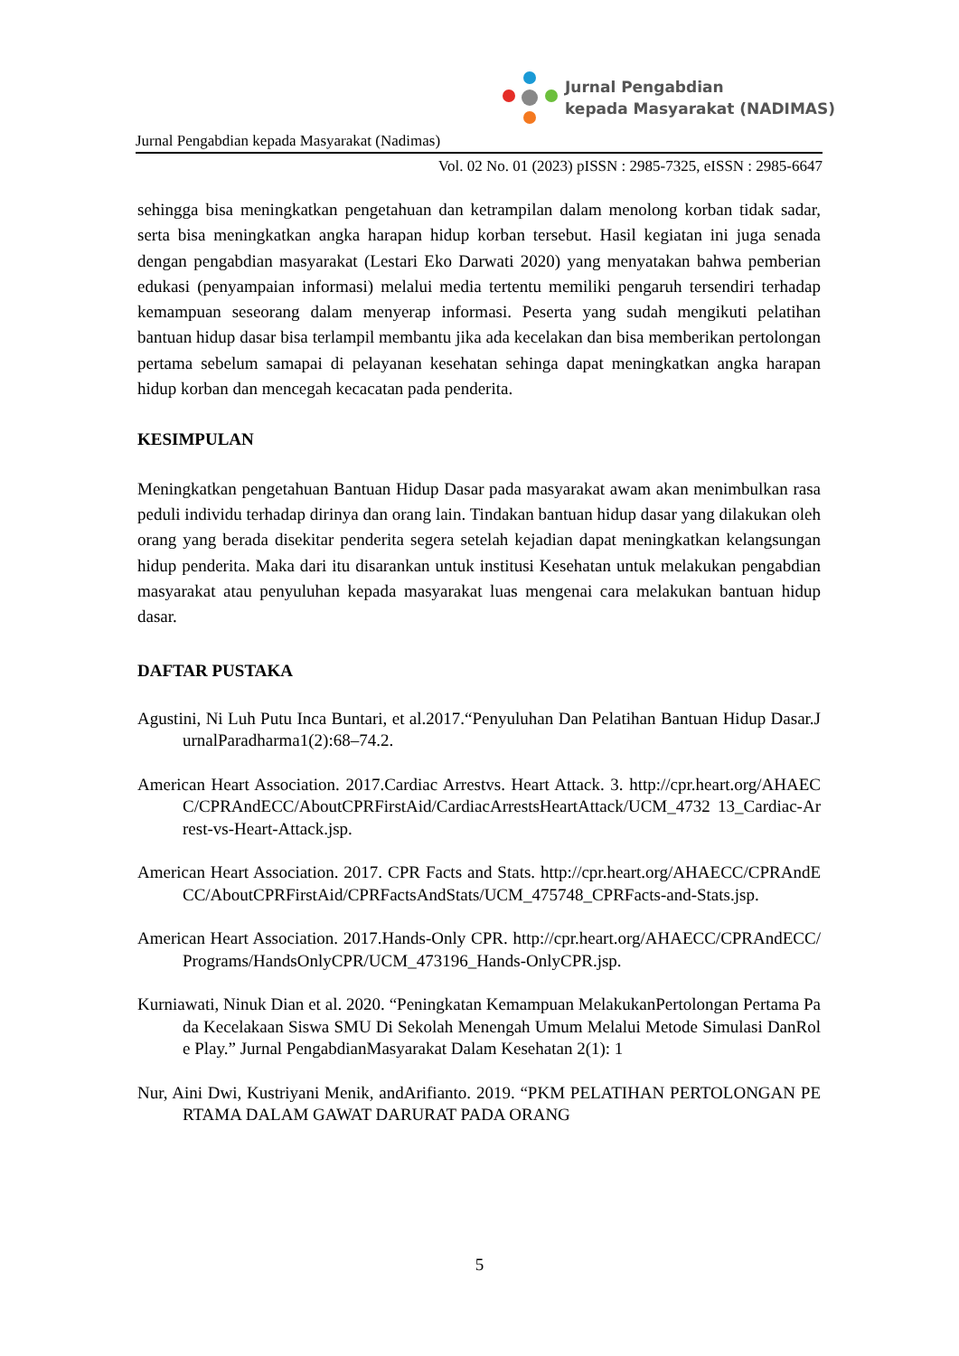Jurnal Pengabdian
kepada Masyarakat (NADIMAS)
Jurnal Pengabdian kepada Masyarakat (Nadimas)
Vol. 02 No. 01 (2023) pISSN : 2985-7325, eISSN : 2985-6647
sehingga bisa meningkatkan pengetahuan dan ketrampilan dalam menolong korban tidak sadar, serta bisa meningkatkan angka harapan hidup korban tersebut. Hasil kegiatan ini juga senada dengan pengabdian masyarakat (Lestari Eko Darwati 2020) yang menyatakan bahwa pemberian edukasi (penyampaian informasi) melalui media tertentu memiliki pengaruh tersendiri terhadap kemampuan seseorang dalam menyerap informasi. Peserta yang sudah mengikuti pelatihan bantuan hidup dasar bisa terlampil membantu jika ada kecelakan dan bisa memberikan pertolongan pertama sebelum samapai di pelayanan kesehatan sehinga dapat meningkatkan angka harapan hidup korban dan mencegah kecacatan pada penderita.
KESIMPULAN
Meningkatkan pengetahuan Bantuan Hidup Dasar pada masyarakat awam akan menimbulkan rasa peduli individu terhadap dirinya dan orang lain. Tindakan bantuan hidup dasar yang dilakukan oleh orang yang berada disekitar penderita segera setelah kejadian dapat meningkatkan kelangsungan hidup penderita. Maka dari itu disarankan untuk institusi Kesehatan untuk melakukan pengabdian masyarakat atau penyuluhan kepada masyarakat luas mengenai cara melakukan bantuan hidup dasar.
DAFTAR PUSTAKA
Agustini, Ni Luh Putu Inca Buntari, et al.2017.“Penyuluhan Dan Pelatihan Bantuan Hidup Dasar.JurnalParadharma1(2):68–74.2.
American Heart Association. 2017.Cardiac Arrestvs. Heart Attack. 3. http://cpr.heart.org/AHAECC/CPRAndECC/AboutCPRFirstAid/CardiacArrestsHeartAttack/UCM_4732 13_Cardiac-Arrest-vs-Heart-Attack.jsp.
American Heart Association. 2017. CPR Facts and Stats. http://cpr.heart.org/AHAECC/CPRAndECC/AboutCPRFirstAid/CPRFactsAndStats/UCM_475748_CPRFacts-and-Stats.jsp.
American Heart Association. 2017.Hands-Only CPR. http://cpr.heart.org/AHAECC/CPRAndECC/Programs/HandsOnlyCPR/UCM_473196_Hands-OnlyCPR.jsp.
Kurniawati, Ninuk Dian et al. 2020. “Peningkatan Kemampuan MelakukanPertolongan Pertama Pada Kecelakaan Siswa SMU Di Sekolah Menengah Umum Melalui Metode Simulasi DanRole Play.” Jurnal PengabdianMasyarakat Dalam Kesehatan 2(1): 1
Nur, Aini Dwi, Kustriyani Menik, andArifianto. 2019. “PKM PELATIHAN PERTOLONGAN PERTAMA DALAM GAWAT DARURAT PADA ORANG
5